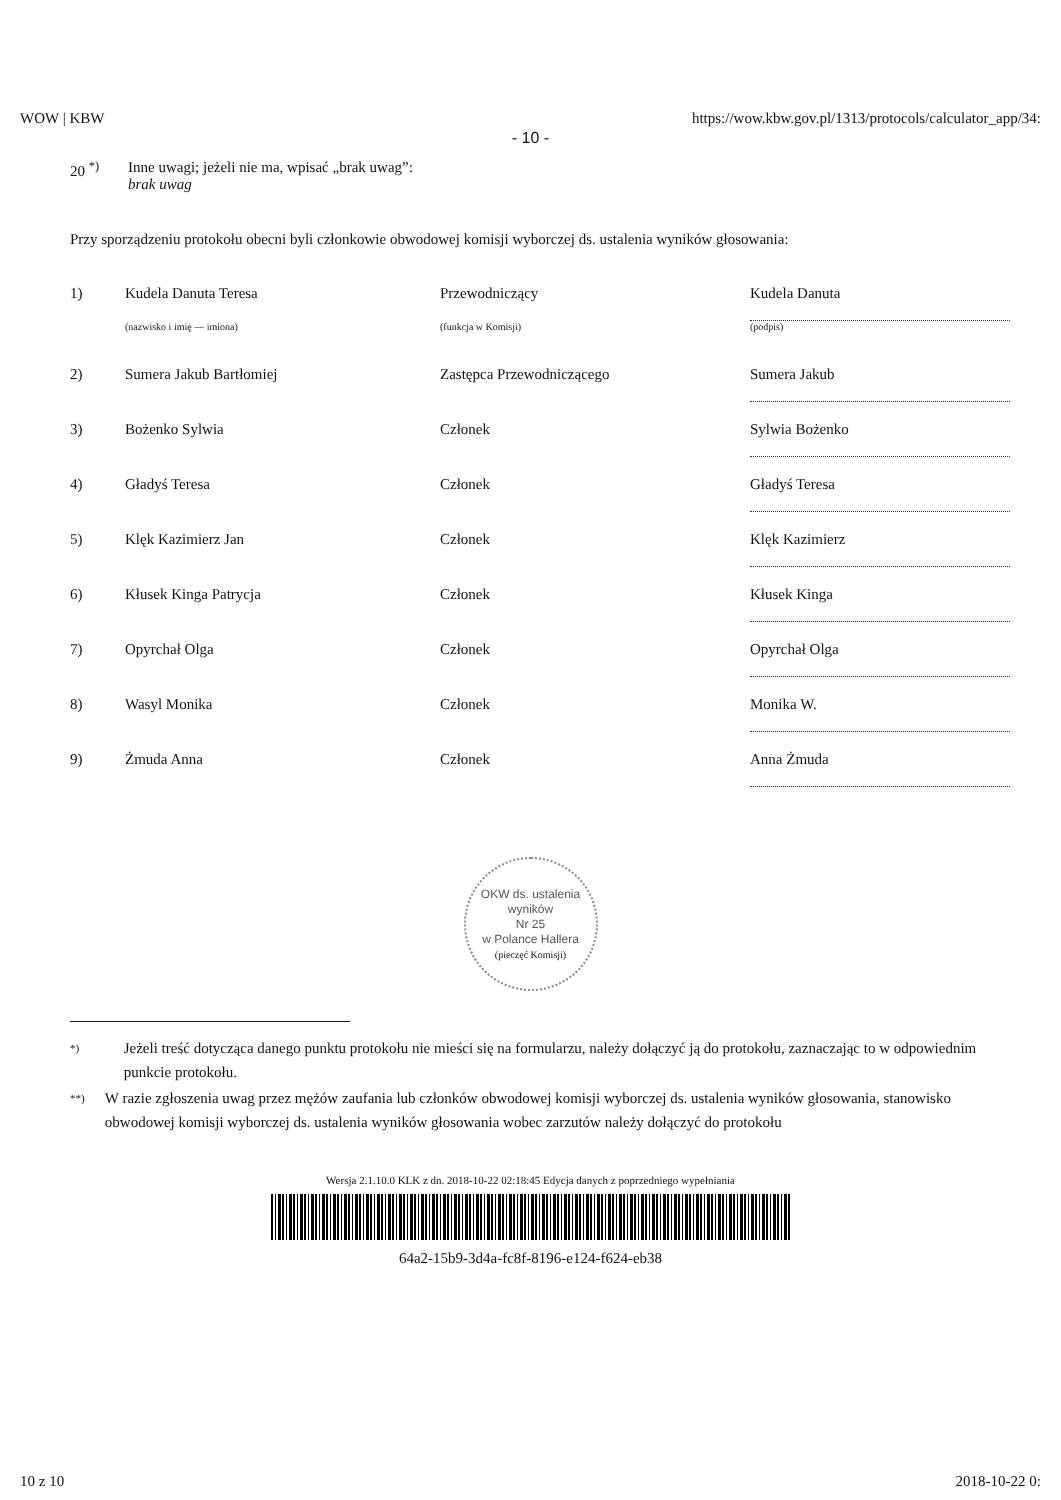WOW | KBW https://wow.kbw.gov.pl/1313/protocols/calculator_app/34:
- 10 -
20 <sup>*)</sup> Inne uwagi; jeżeli nie ma, wpisać „brak uwag”:
brak uwag
Przy sporządzeniu protokołu obecni byli członkowie obwodowej komisji wyborczej ds. ustalenia wyników głosowania:
| 1) | Kudela Danuta Teresa | Przewodniczący | Kudela Danuta |
| | (nazwisko i imię — imiona) | (funkcja w Komisji) | (podpis) |
| 2) | Sumera Jakub Bartłomiej | Zastępca Przewodniczącego | Sumera Jakub |
| 3) | Bożenko Sylwia | Członek | Sylwia Bożenko |
| 4) | Gładyś Teresa | Członek | Gładyś Teresa |
| 5) | Klęk Kazimierz Jan | Członek | Klęk Kazimierz |
| 6) | Kłusek Kinga Patrycja | Członek | Kłusek Kinga |
| 7) | Opyrchał Olga | Członek | Opyrchał Olga |
| 8) | Wasyl Monika | Członek | Monika W. |
| 9) | Żmuda Anna | Członek | Anna Żmuda |
OKW ds. ustalenia wyników
Nr 25
w Polance Hallera
(pieczęć Komisji)
*) Jeżeli treść dotycząca danego punktu protokołu nie mieści się na formularzu, należy dołączyć ją do protokołu, zaznaczając to w odpowiednim punkcie protokołu.
**) W razie zgłoszenia uwag przez mężów zaufania lub członków obwodowej komisji wyborczej ds. ustalenia wyników głosowania, stanowisko obwodowej komisji wyborczej ds. ustalenia wyników głosowania wobec zarzutów należy dołączyć do protokołu
Wersja 2.1.10.0 KLK z dn. 2018-10-22 02:18:45 Edycja danych z poprzedniego wypełniania
64a2-15b9-3d4a-fc8f-8196-e124-f624-eb38
10 z 10 2018-10-22 0: